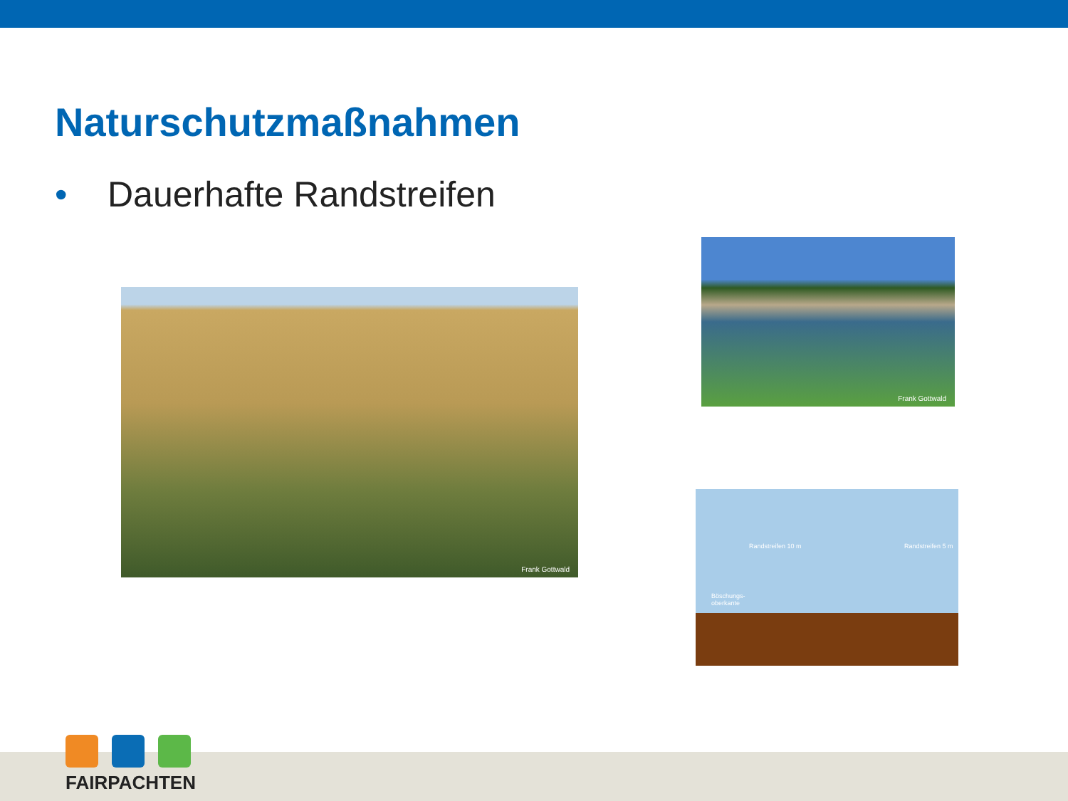Naturschutzmaßnahmen
• Dauerhafte Randstreifen
Frank Gottwald
Frank Gottwald
Randstreifen 10 m Randstreifen 5 m
Böschungs-
oberkante
FAIRPACHTEN